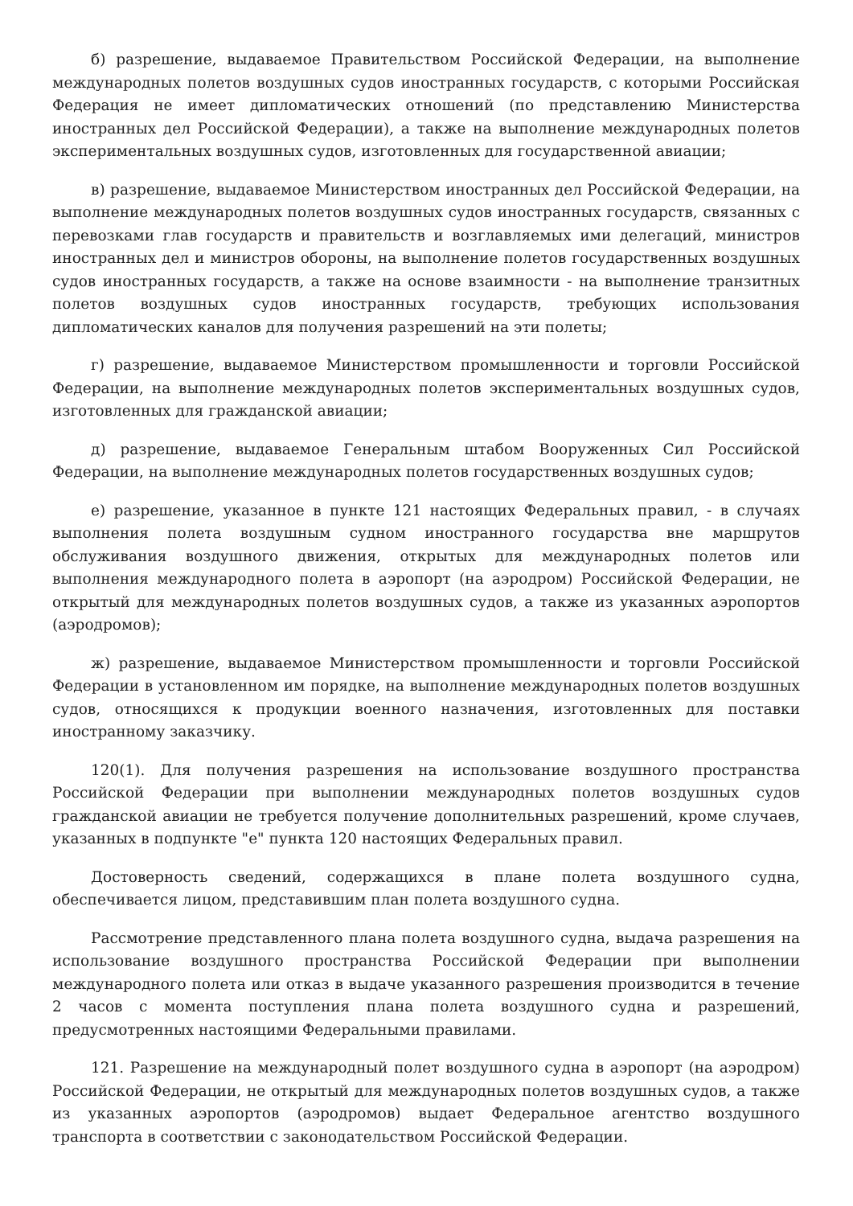б) разрешение, выдаваемое Правительством Российской Федерации, на выполнение международных полетов воздушных судов иностранных государств, с которыми Российская Федерация не имеет дипломатических отношений (по представлению Министерства иностранных дел Российской Федерации), а также на выполнение международных полетов экспериментальных воздушных судов, изготовленных для государственной авиации;
в) разрешение, выдаваемое Министерством иностранных дел Российской Федерации, на выполнение международных полетов воздушных судов иностранных государств, связанных с перевозками глав государств и правительств и возглавляемых ими делегаций, министров иностранных дел и министров обороны, на выполнение полетов государственных воздушных судов иностранных государств, а также на основе взаимности - на выполнение транзитных полетов воздушных судов иностранных государств, требующих использования дипломатических каналов для получения разрешений на эти полеты;
г) разрешение, выдаваемое Министерством промышленности и торговли Российской Федерации, на выполнение международных полетов экспериментальных воздушных судов, изготовленных для гражданской авиации;
д) разрешение, выдаваемое Генеральным штабом Вооруженных Сил Российской Федерации, на выполнение международных полетов государственных воздушных судов;
е) разрешение, указанное в пункте 121 настоящих Федеральных правил, - в случаях выполнения полета воздушным судном иностранного государства вне маршрутов обслуживания воздушного движения, открытых для международных полетов или выполнения международного полета в аэропорт (на аэродром) Российской Федерации, не открытый для международных полетов воздушных судов, а также из указанных аэропортов (аэродромов);
ж) разрешение, выдаваемое Министерством промышленности и торговли Российской Федерации в установленном им порядке, на выполнение международных полетов воздушных судов, относящихся к продукции военного назначения, изготовленных для поставки иностранному заказчику.
120(1). Для получения разрешения на использование воздушного пространства Российской Федерации при выполнении международных полетов воздушных судов гражданской авиации не требуется получение дополнительных разрешений, кроме случаев, указанных в подпункте "е" пункта 120 настоящих Федеральных правил.
Достоверность сведений, содержащихся в плане полета воздушного судна, обеспечивается лицом, представившим план полета воздушного судна.
Рассмотрение представленного плана полета воздушного судна, выдача разрешения на использование воздушного пространства Российской Федерации при выполнении международного полета или отказ в выдаче указанного разрешения производится в течение 2 часов с момента поступления плана полета воздушного судна и разрешений, предусмотренных настоящими Федеральными правилами.
121. Разрешение на международный полет воздушного судна в аэропорт (на аэродром) Российской Федерации, не открытый для международных полетов воздушных судов, а также из указанных аэропортов (аэродромов) выдает Федеральное агентство воздушного транспорта в соответствии с законодательством Российской Федерации.